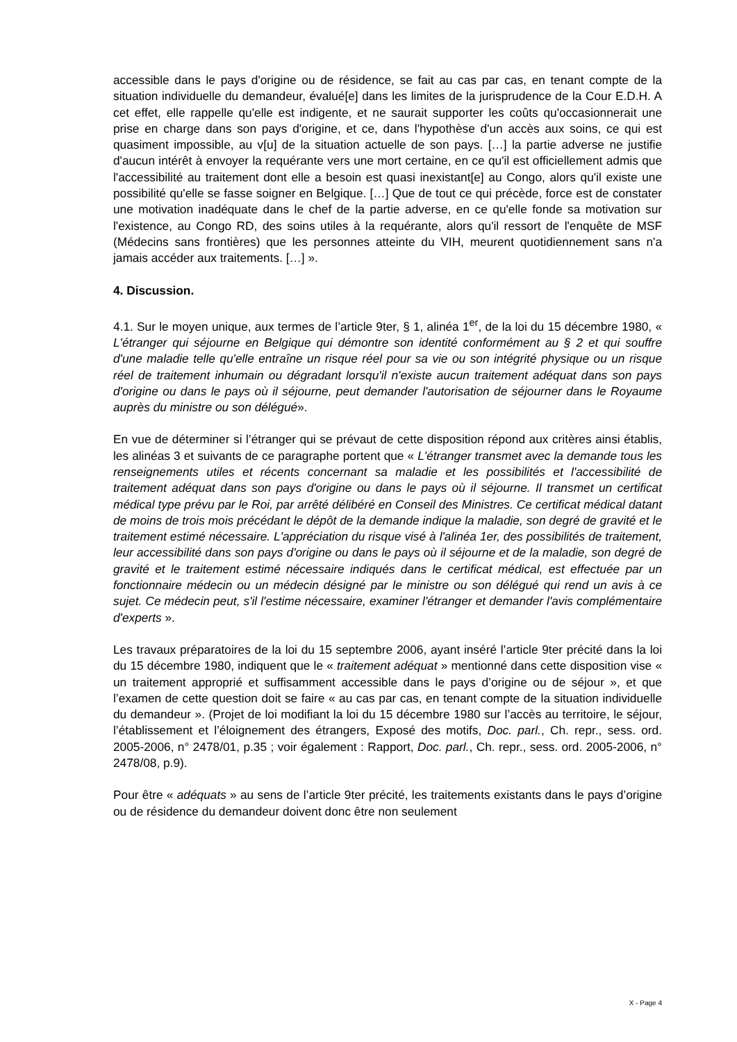accessible dans le pays d'origine ou de résidence, se fait au cas par cas, en tenant compte de la situation individuelle du demandeur, évalué[e] dans les limites de la jurisprudence de la Cour E.D.H. A cet effet, elle rappelle qu'elle est indigente, et ne saurait supporter les coûts qu'occasionnerait une prise en charge dans son pays d'origine, et ce, dans l'hypothèse d'un accès aux soins, ce qui est quasiment impossible, au v[u] de la situation actuelle de son pays. […] la partie adverse ne justifie d'aucun intérêt à envoyer la requérante vers une mort certaine, en ce qu'il est officiellement admis que l'accessibilité au traitement dont elle a besoin est quasi inexistant[e] au Congo, alors qu'il existe une possibilité qu'elle se fasse soigner en Belgique. […] Que de tout ce qui précède, force est de constater une motivation inadéquate dans le chef de la partie adverse, en ce qu'elle fonde sa motivation sur l'existence, au Congo RD, des soins utiles à la requérante, alors qu'il ressort de l'enquête de MSF (Médecins sans frontières) que les personnes atteinte du VIH, meurent quotidiennement sans n'a jamais accéder aux traitements. […] ».
4. Discussion.
4.1. Sur le moyen unique, aux termes de l’article 9ter, § 1, alinéa 1<sup>er</sup>, de la loi du 15 décembre 1980, « L'étranger qui séjourne en Belgique qui démontre son identité conformément au § 2 et qui souffre d'une maladie telle qu'elle entraîne un risque réel pour sa vie ou son intégrité physique ou un risque réel de traitement inhumain ou dégradant lorsqu'il n'existe aucun traitement adéquat dans son pays d'origine ou dans le pays où il séjourne, peut demander l'autorisation de séjourner dans le Royaume auprès du ministre ou son délégué».
En vue de déterminer si l’étranger qui se prévaut de cette disposition répond aux critères ainsi établis, les alinéas 3 et suivants de ce paragraphe portent que « L'étranger transmet avec la demande tous les renseignements utiles et récents concernant sa maladie et les possibilités et l'accessibilité de traitement adéquat dans son pays d'origine ou dans le pays où il séjourne. Il transmet un certificat médical type prévu par le Roi, par arrêté délibéré en Conseil des Ministres. Ce certificat médical datant de moins de trois mois précédant le dépôt de la demande indique la maladie, son degré de gravité et le traitement estimé nécessaire. L'appréciation du risque visé à l'alinéa 1er, des possibilités de traitement, leur accessibilité dans son pays d'origine ou dans le pays où il séjourne et de la maladie, son degré de gravité et le traitement estimé nécessaire indiqués dans le certificat médical, est effectuée par un fonctionnaire médecin ou un médecin désigné par le ministre ou son délégué qui rend un avis à ce sujet. Ce médecin peut, s'il l'estime nécessaire, examiner l'étranger et demander l'avis complémentaire d'experts ».
Les travaux préparatoires de la loi du 15 septembre 2006, ayant inséré l’article 9ter précité dans la loi du 15 décembre 1980, indiquent que le « traitement adéquat » mentionné dans cette disposition vise « un traitement approprié et suffisamment accessible dans le pays d’origine ou de séjour », et que l’examen de cette question doit se faire « au cas par cas, en tenant compte de la situation individuelle du demandeur ». (Projet de loi modifiant la loi du 15 décembre 1980 sur l’accès au territoire, le séjour, l’établissement et l’éloignement des étrangers, Exposé des motifs, Doc. parl., Ch. repr., sess. ord. 2005-2006, n° 2478/01, p.35 ; voir également : Rapport, Doc. parl., Ch. repr., sess. ord. 2005-2006, n° 2478/08, p.9).
Pour être « adéquats » au sens de l’article 9ter précité, les traitements existants dans le pays d’origine ou de résidence du demandeur doivent donc être non seulement
X - Page 4